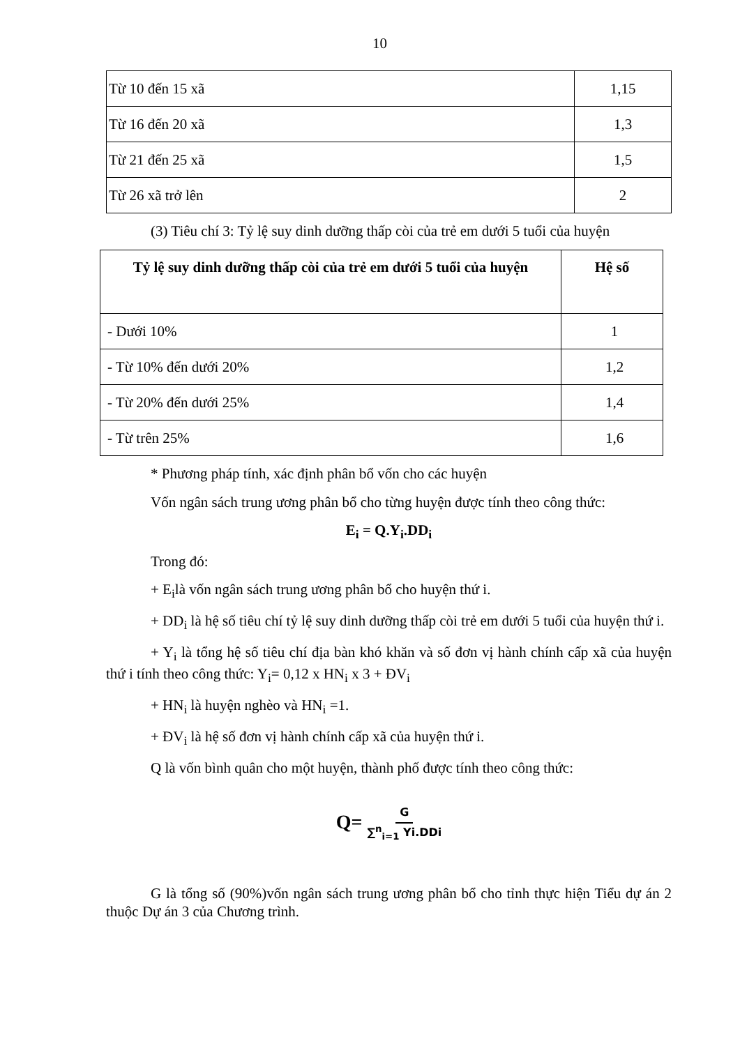10
| Từ 10 đến 15 xã | 1,15 |
| Từ 16 đến 20 xã | 1,3 |
| Từ 21 đến 25 xã | 1,5 |
| Từ 26 xã trở lên | 2 |
(3) Tiêu chí 3: Tỷ lệ suy dinh dưỡng thấp còi của trẻ em dưới 5 tuổi của huyện
| Tỷ lệ suy dinh dưỡng thấp còi của trẻ em dưới 5 tuổi của huyện | Hệ số |
| --- | --- |
| - Dưới 10% | 1 |
| - Từ 10% đến dưới 20% | 1,2 |
| - Từ 20% đến dưới 25% | 1,4 |
| - Từ trên 25% | 1,6 |
* Phương pháp tính, xác định phân bổ vốn cho các huyện
Vốn ngân sách trung ương phân bổ cho từng huyện được tính theo công thức:
E<sub>i</sub> = Q.Y<sub>i</sub>.DD<sub>i</sub>
Trong đó:
+ E<sub>i</sub>là vốn ngân sách trung ương phân bổ cho huyện thứ i.
+ DD<sub>i</sub> là hệ số tiêu chí tỷ lệ suy dinh dưỡng thấp còi trẻ em dưới 5 tuổi của huyện thứ i.
+ Y<sub>i</sub> là tổng hệ số tiêu chí địa bàn khó khăn và số đơn vị hành chính cấp xã của huyện thứ i tính theo công thức: Y<sub>i</sub>= 0,12 x HN<sub>i</sub> x 3 + ĐV<sub>i</sub>
+ HN<sub>i</sub> là huyện nghèo và HN<sub>i</sub> =1.
+ ĐV<sub>i</sub> là hệ số đơn vị hành chính cấp xã của huyện thứ i.
Q là vốn bình quân cho một huyện, thành phố được tính theo công thức:
Q= G ∑<sup>n</sup><sub>i=1</sub> Yi.DDi
G là tổng số (90%)vốn ngân sách trung ương phân bổ cho tỉnh thực hiện Tiểu dự án 2 thuộc Dự án 3 của Chương trình.